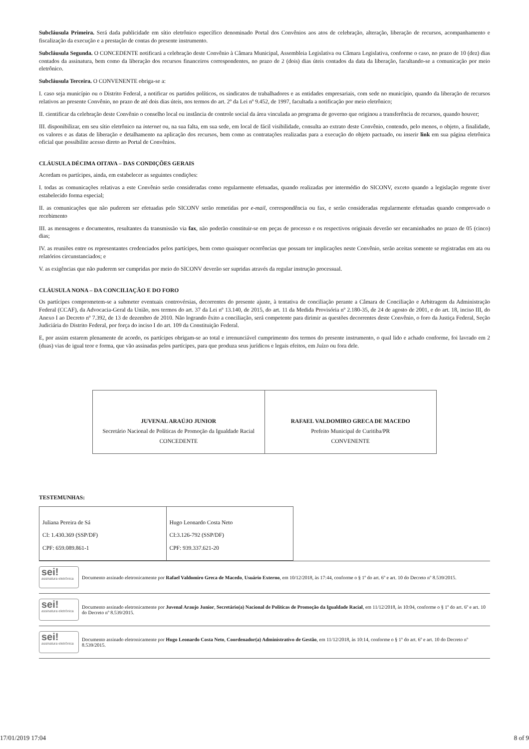Subcláusula Primeira. Será dada publicidade em sítio eletrônico específico denominado Portal dos Convênios aos atos de celebração, alteração, liberação de recursos, acompanhamento e fiscalização da execução e a prestação de contas do presente instrumento.
Subcláusula Segunda. O CONCEDENTE notificará a celebração deste Convênio à Câmara Municipal, Assembleia Legislativa ou Câmara Legislativa, conforme o caso, no prazo de 10 (dez) dias contados da assinatura, bem como da liberação dos recursos financeiros correspondentes, no prazo de 2 (dois) dias úteis contados da data da liberação, facultando-se a comunicação por meio eletrônico.
Subcláusula Terceira. O CONVENENTE obriga-se a:
I. caso seja município ou o Distrito Federal, a notificar os partidos políticos, os sindicatos de trabalhadores e as entidades empresariais, com sede no município, quando da liberação de recursos relativos ao presente Convênio, no prazo de até dois dias úteis, nos termos do art. 2º da Lei nº 9.452, de 1997, facultada a notificação por meio eletrônico;
II. cientificar da celebração deste Convênio o conselho local ou instância de controle social da área vinculada ao programa de governo que originou a transferência de recursos, quando houver;
III. disponibilizar, em seu sítio eletrônico na internet ou, na sua falta, em sua sede, em local de fácil visibilidade, consulta ao extrato deste Convênio, contendo, pelo menos, o objeto, a finalidade, os valores e as datas de liberação e detalhamento na aplicação dos recursos, bem como as contratações realizadas para a execução do objeto pactuado, ou inserir link em sua página eletrônica oficial que possibilite acesso direto ao Portal de Convênios.
CLÁUSULA DÉCIMA OITAVA – DAS CONDIÇÕES GERAIS
Acordam os partícipes, ainda, em estabelecer as seguintes condições:
I. todas as comunicações relativas a este Convênio serão consideradas como regularmente efetuadas, quando realizadas por intermédio do SICONV, exceto quando a legislação regente tiver estabelecido forma especial;
II. as comunicações que não puderem ser efetuadas pelo SICONV serão remetidas por e-mail, correspondência ou fax, e serão consideradas regularmente efetuadas quando comprovado o recebimento
III. as mensagens e documentos, resultantes da transmissão via fax, não poderão constituir-se em peças de processo e os respectivos originais deverão ser encaminhados no prazo de 05 (cinco) dias;
IV. as reuniões entre os representantes credenciados pelos partícipes, bem como quaisquer ocorrências que possam ter implicações neste Convênio, serão aceitas somente se registradas em ata ou relatórios circunstanciados; e
V. as exigências que não puderem ser cumpridas por meio do SICONV deverão ser supridas através da regular instrução processual.
CLÁUSULA NONA – DA CONCILIAÇÃO E DO FORO
Os partícipes comprometem-se a submeter eventuais controvérsias, decorrentes do presente ajuste, à tentativa de conciliação perante a Câmara de Conciliação e Arbitragem da Administração Federal (CCAF), da Advocacia-Geral da União, nos termos do art. 37 da Lei nº 13.140, de 2015, do art. 11 da Medida Provisória nº 2.180-35, de 24 de agosto de 2001, e do art. 18, inciso III, do Anexo I ao Decreto nº 7.392, de 13 de dezembro de 2010. Não logrando êxito a conciliação, será competente para dirimir as questões decorrentes deste Convênio, o foro da Justiça Federal, Seção Judiciária do Distrito Federal, por força do inciso I do art. 109 da Constituição Federal.
E, por assim estarem plenamente de acordo, os partícipes obrigam-se ao total e irrenunciável cumprimento dos termos do presente instrumento, o qual lido e achado conforme, foi lavrado em 2 (duas) vias de igual teor e forma, que vão assinadas pelos partícipes, para que produza seus jurídicos e legais efeitos, em Juízo ou fora dele.
| JUVENAL ARAÚJO JUNIOR Secretário Nacional de Políticas de Promoção da Igualdade Racial CONCEDENTE | RAFAEL VALDOMIRO GRECA DE MACEDO Prefeito Municipal de Curitiba/PR CONVENENTE |
TESTEMUNHAS:
| Juliana Pereira de Sá CI: 1.430.369 (SSP/DF) CPF: 659.089.861-1 | Hugo Leonardo Costa Neto CI:3.126-792 (SSP/DF) CPF: 939.337.621-20 |
sei!
assinatura eletrônica
Documento assinado eletronicamente por Rafael Valdomiro Greca de Macedo, Usuário Externo, em 10/12/2018, às 17:44, conforme o § 1º do art. 6º e art. 10 do Decreto nº 8.539/2015.
sei!
assinatura eletrônica
Documento assinado eletronicamente por Juvenal Araujo Junior, Secretário(a) Nacional de Políticas de Promoção da Igualdade Racial, em 11/12/2018, às 10:04, conforme o § 1º do art. 6º e art. 10 do Decreto nº 8.539/2015.
sei!
assinatura eletrônica
Documento assinado eletronicamente por Hugo Leonardo Costa Neto, Coordenador(a) Administrativo de Gestão, em 11/12/2018, às 10:14, conforme o § 1º do art. 6º e art. 10 do Decreto nº 8.539/2015.
17/01/2019 17:04 8 of 9